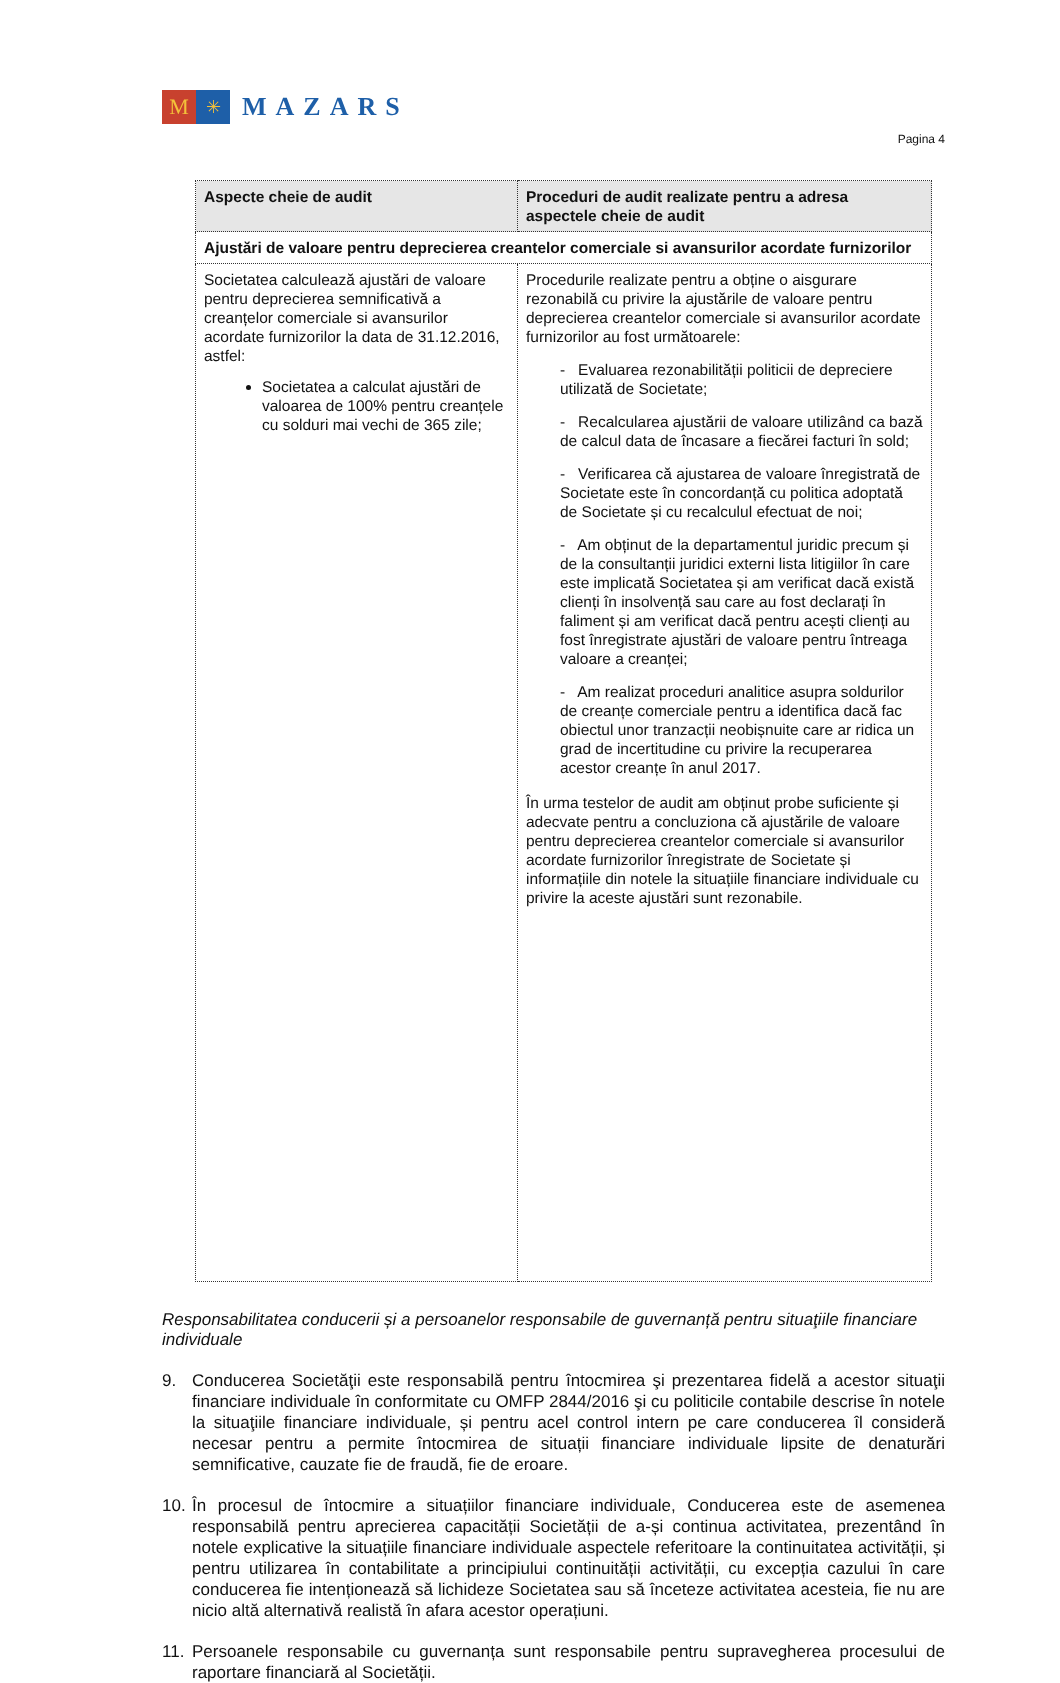M
✳
MAZARS
Pagina 4
| Aspecte cheie de audit | Proceduri de audit realizate pentru a adresa aspectele cheie de audit |
| --- | --- |
| Ajustări de valoare pentru deprecierea creantelor comerciale si avansurilor acordate furnizorilor | |
| Societatea calculează ajustări de valoare pentru deprecierea semnificativă a creanțelor comerciale si avansurilor acordate furnizorilor la data de 31.12.2016, astfel: Societatea a calculat ajustări de valoarea de 100% pentru creanțele cu solduri mai vechi de 365 zile; | Procedurile realizate pentru a obține o aisgurare rezonabilă cu privire la ajustările de valoare pentru deprecierea creantelor comerciale si avansurilor acordate furnizorilor au fost următoarele: - Evaluarea rezonabilității politicii de depreciere utilizată de Societate; - Recalcularea ajustării de valoare utilizând ca bază de calcul data de încasare a fiecărei facturi în sold; - Verificarea că ajustarea de valoare înregistrată de Societate este în concordanță cu politica adoptată de Societate și cu recalculul efectuat de noi; - Am obținut de la departamentul juridic precum și de la consultanții juridici externi lista litigiilor în care este implicată Societatea și am verificat dacă există clienți în insolvență sau care au fost declarați în faliment și am verificat dacă pentru acești clienți au fost înregistrate ajustări de valoare pentru întreaga valoare a creanței; - Am realizat proceduri analitice asupra soldurilor de creanțe comerciale pentru a identifica dacă fac obiectul unor tranzacții neobișnuite care ar ridica un grad de incertitudine cu privire la recuperarea acestor creanțe în anul 2017. În urma testelor de audit am obținut probe suficiente și adecvate pentru a concluziona că ajustările de valoare pentru deprecierea creantelor comerciale si avansurilor acordate furnizorilor înregistrate de Societate și informațiile din notele la situațiile financiare individuale cu privire la aceste ajustări sunt rezonabile. |
Responsabilitatea conducerii și a persoanelor responsabile de guvernanță pentru situaţiile financiare individuale
9. Conducerea Societăţii este responsabilă pentru întocmirea şi prezentarea fidelă a acestor situaţii financiare individuale în conformitate cu OMFP 2844/2016 şi cu politicile contabile descrise în notele la situaţiile financiare individuale, și pentru acel control intern pe care conducerea îl consideră necesar pentru a permite întocmirea de situații financiare individuale lipsite de denaturări semnificative, cauzate fie de fraudă, fie de eroare.
10. În procesul de întocmire a situațiilor financiare individuale, Conducerea este de asemenea responsabilă pentru aprecierea capacității Societății de a-și continua activitatea, prezentând în notele explicative la situațiile financiare individuale aspectele referitoare la continuitatea activității, și pentru utilizarea în contabilitate a principiului continuității activității, cu excepția cazului în care conducerea fie intenționează să lichideze Societatea sau să înceteze activitatea acesteia, fie nu are nicio altă alternativă realistă în afara acestor operațiuni.
11. Persoanele responsabile cu guvernanța sunt responsabile pentru supravegherea procesului de raportare financiară al Societății.